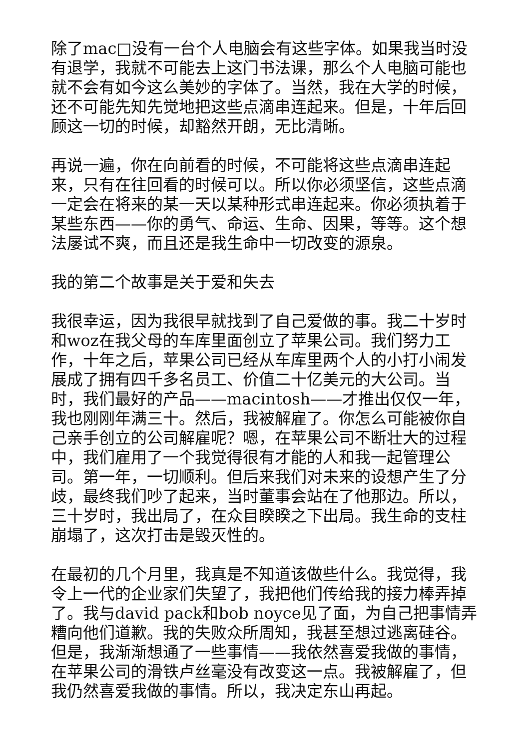除了mac□没有一台个人电脑会有这些字体。如果我当时没有退学，我就不可能去上这门书法课，那么个人电脑可能也就不会有如今这么美妙的字体了。当然，我在大学的时候，还不可能先知先觉地把这些点滴串连起来。但是，十年后回顾这一切的时候，却豁然开朗，无比清晰。
再说一遍，你在向前看的时候，不可能将这些点滴串连起来，只有在往回看的时候可以。所以你必须坚信，这些点滴一定会在将来的某一天以某种形式串连起来。你必须执着于某些东西——你的勇气、命运、生命、因果，等等。这个想法屡试不爽，而且还是我生命中一切改变的源泉。
我的第二个故事是关于爱和失去
我很幸运，因为我很早就找到了自己爱做的事。我二十岁时和woz在我父母的车库里面创立了苹果公司。我们努力工作，十年之后，苹果公司已经从车库里两个人的小打小闹发展成了拥有四千多名员工、价值二十亿美元的大公司。当时，我们最好的产品——macintosh——才推出仅仅一年，我也刚刚年满三十。然后，我被解雇了。你怎么可能被你自己亲手创立的公司解雇呢？嗯，在苹果公司不断壮大的过程中，我们雇用了一个我觉得很有才能的人和我一起管理公司。第一年，一切顺利。但后来我们对未来的设想产生了分歧，最终我们吵了起来，当时董事会站在了他那边。所以，三十岁时，我出局了，在众目睽睽之下出局。我生命的支柱崩塌了，这次打击是毁灭性的。
在最初的几个月里，我真是不知道该做些什么。我觉得，我令上一代的企业家们失望了，我把他们传给我的接力棒弄掉了。我与david pack和bob noyce见了面，为自己把事情弄糟向他们道歉。我的失败众所周知，我甚至想过逃离硅谷。但是，我渐渐想通了一些事情——我依然喜爱我做的事情，在苹果公司的滑铁卢丝毫没有改变这一点。我被解雇了，但我仍然喜爱我做的事情。所以，我决定东山再起。